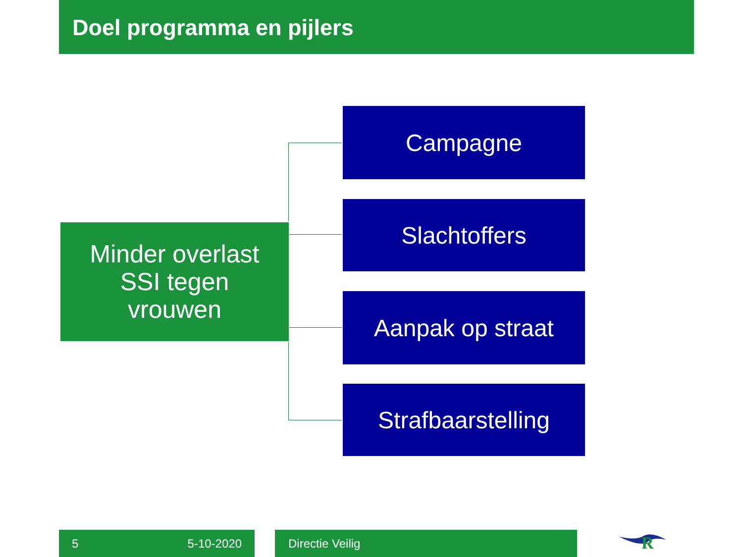Doel programma en pijlers
Minder overlast
SSI tegen
vrouwen
Campagne
Slachtoffers
Aanpak op straat
Strafbaarstelling
5 5-10-2020 Directie Veilig
R